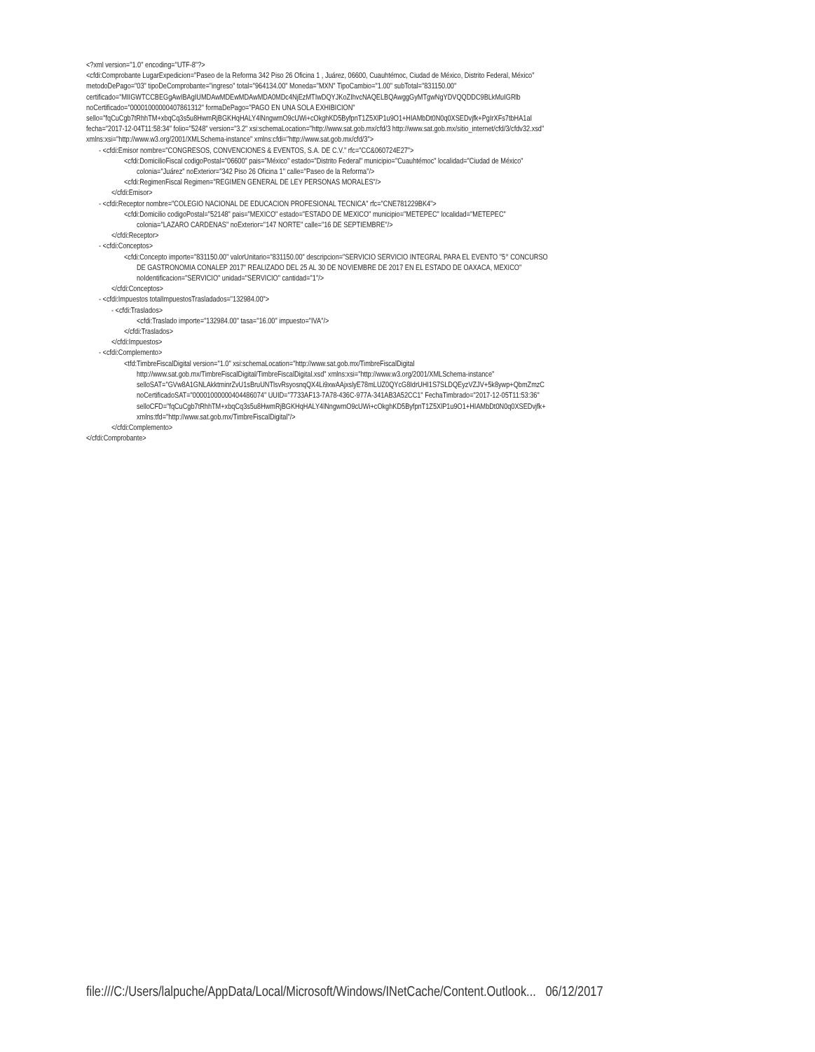<?xml version="1.0" encoding="UTF-8"?>
<cfdi:Comprobante LugarExpedicion="Paseo de la Reforma 342 Piso 26 Oficina 1 , Juárez, 06600, Cuauhtémoc, Ciudad de México, Distrito Federal, México"
metodoDePago="03" tipoDeComprobante="ingreso" total="964134.00" Moneda="MXN" TipoCambio="1.00" subTotal="831150.00"
certificado="MIIGWTCCBEGgAwIBAgIUMDAwMDEwMDAwMDA0MDc4NjEzMTIwDQYJKoZIhvcNAQELBQAwggGyMTgwNgYDVQQDDC9BLkMuIGRlb
noCertificado="00001000000407861312" formaDePago="PAGO EN UNA SOLA EXHIBICION"
sello="fqCuCgb7tRhhTM+xbqCq3s5u8HwmRjBGKHqHALY4lNngwmO9cUWi+cOkghKD5ByfpnT1Z5XlP1u9O1+HIAMbDt0N0q0XSEDvjfk+PgIrXFs7tbHA1aI
fecha="2017-12-04T11:58:34" folio="5248" version="3.2" xsi:schemaLocation="http://www.sat.gob.mx/cfd/3 http://www.sat.gob.mx/sitio_internet/cfd/3/cfdv32.xsd"
xmlns:xsi="http://www.w3.org/2001/XMLSchema-instance" xmlns:cfdi="http://www.sat.gob.mx/cfd/3">
- <cfdi:Emisor nombre="CONGRESOS, CONVENCIONES & EVENTOS, S.A. DE C.V." rfc="CC&060724E27">
<cfdi:DomicilioFiscal codigoPostal="06600" pais="México" estado="Distrito Federal" municipio="Cuauhtémoc" localidad="Ciudad de México"
colonia="Juárez" noExterior="342 Piso 26 Oficina 1" calle="Paseo de la Reforma"/>
<cfdi:RegimenFiscal Regimen="REGIMEN GENERAL DE LEY PERSONAS MORALES"/>
</cfdi:Emisor>
- <cfdi:Receptor nombre="COLEGIO NACIONAL DE EDUCACION PROFESIONAL TECNICA" rfc="CNE781229BK4">
<cfdi:Domicilio codigoPostal="52148" pais="MEXICO" estado="ESTADO DE MEXICO" municipio="METEPEC" localidad="METEPEC"
colonia="LAZARO CARDENAS" noExterior="147 NORTE" calle="16 DE SEPTIEMBRE"/>
</cfdi:Receptor>
- <cfdi:Conceptos>
<cfdi:Concepto importe="831150.00" valorUnitario="831150.00" descripcion="SERVICIO SERVICIO INTEGRAL PARA EL EVENTO "5° CONCURSO
DE GASTRONOMIA CONALEP 2017" REALIZADO DEL 25 AL 30 DE NOVIEMBRE DE 2017 EN EL ESTADO DE OAXACA, MEXICO"
noIdentificacion="SERVICIO" unidad="SERVICIO" cantidad="1"/>
</cfdi:Conceptos>
- <cfdi:Impuestos totalImpuestosTrasladados="132984.00">
- <cfdi:Traslados>
<cfdi:Traslado importe="132984.00" tasa="16.00" impuesto="IVA"/>
</cfdi:Traslados>
</cfdi:Impuestos>
- <cfdi:Complemento>
<tfd:TimbreFiscalDigital version="1.0" xsi:schemaLocation="http://www.sat.gob.mx/TimbreFiscalDigital
http://www.sat.gob.mx/TimbreFiscalDigital/TimbreFiscalDigital.xsd" xmlns:xsi="http://www.w3.org/2001/XMLSchema-instance"
selloSAT="GVw8A1GNLAkktminrZvU1sBruUNTlsvRsyosnqQX4Li9xwAAjxslyE78mLUZ0QYcG8IdrUHI1S7SLDQEyzVZJV+5k8ywp+QbmZmzC
noCertificadoSAT="00001000000404486074" UUID="7733AF13-7A78-436C-977A-341AB3A52CC1" FechaTimbrado="2017-12-05T11:53:36"
selloCFD="fqCuCgb7tRhhTM+xbqCq3s5u8HwmRjBGKHqHALY4lNngwmO9cUWi+cOkghKD5ByfpnT1Z5XlP1u9O1+HIAMbDt0N0q0XSEDvjfk+
xmlns:tfd="http://www.sat.gob.mx/TimbreFiscalDigital"/>
</cfdi:Complemento>
</cfdi:Comprobante>
file:///C:/Users/lalpuche/AppData/Local/Microsoft/Windows/INetCache/Content.Outlook... 06/12/2017